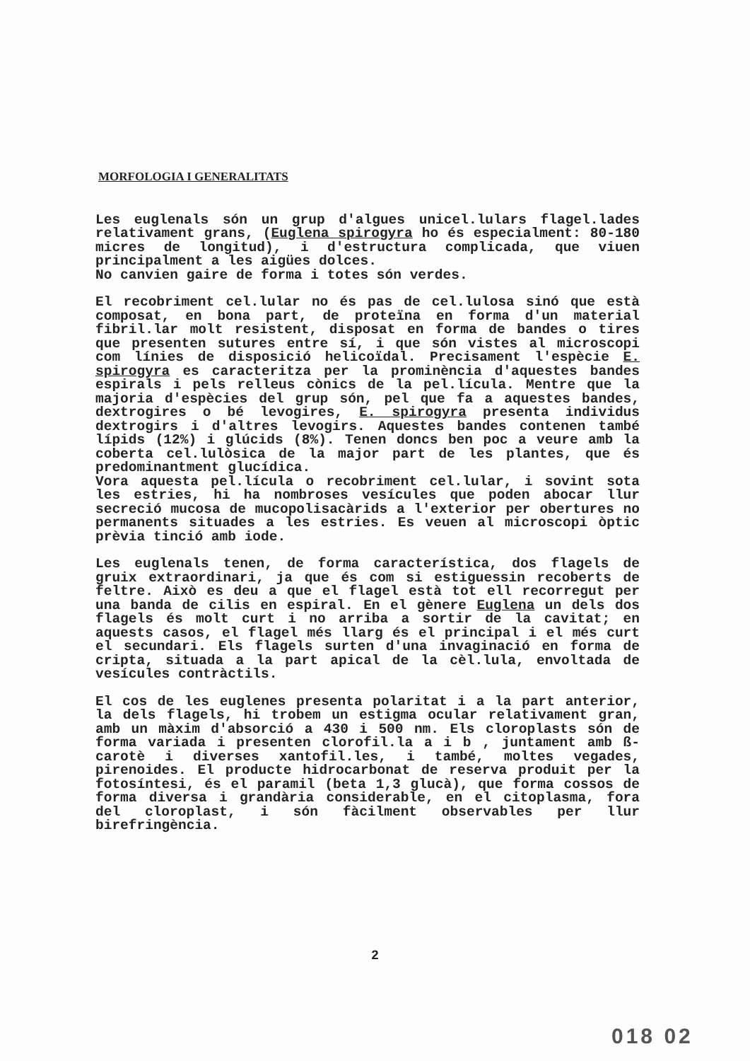MORFOLOGIA I GENERALITATS
Les euglenals són un grup d'algues unicel.lulars flagel.lades relativament grans, (Euglena spirogyra ho és especialment: 80-180 micres de longitud), i d'estructura complicada, que viuen principalment a les aigües dolces.
No canvien gaire de forma i totes són verdes.
El recobriment cel.lular no és pas de cel.lulosa sinó que està composat, en bona part, de proteïna en forma d'un material fibril.lar molt resistent, disposat en forma de bandes o tires que presenten sutures entre sí, i que són vistes al microscopi com línies de disposició helicoïdal. Precisament l'espècie E. spirogyra es caracteritza per la prominència d'aquestes bandes espirals i pels relleus cònics de la pel.lícula. Mentre que la majoria d'espècies del grup són, pel que fa a aquestes bandes, dextrogires o bé levogires, E. spirogyra presenta individus dextrogirs i d'altres levogirs. Aquestes bandes contenen també lípids (12%) i glúcids (8%). Tenen doncs ben poc a veure amb la coberta cel.lulòsica de la major part de les plantes, que és predominantment glucídica.
Vora aquesta pel.lícula o recobriment cel.lular, i sovint sota les estries, hi ha nombroses vesícules que poden abocar llur secreció mucosa de mucopolisacàrids a l'exterior per obertures no permanents situades a les estries. Es veuen al microscopi òptic prèvia tinció amb iode.
Les euglenals tenen, de forma característica, dos flagels de gruix extraordinari, ja que és com si estiguessin recoberts de feltre. Això es deu a que el flagel està tot ell recorregut per una banda de cilis en espiral. En el gènere Euglena un dels dos flagels és molt curt i no arriba a sortir de la cavitat; en aquests casos, el flagel més llarg és el principal i el més curt el secundari. Els flagels surten d'una invaginació en forma de cripta, situada a la part apical de la cèl.lula, envoltada de vesícules contràctils.
El cos de les euglenes presenta polaritat i a la part anterior, la dels flagels, hi trobem un estigma ocular relativament gran, amb un màxim d'absorció a 430 i 500 nm. Els cloroplasts són de forma variada i presenten clorofil.la a i b , juntament amb ß-carotè i diverses xantofil.les, i també, moltes vegades, pirenoides. El producte hidrocarbonat de reserva produit per la fotosíntesi, és el paramil (beta 1,3 glucà), que forma cossos de forma diversa i grandària considerable, en el citoplasma, fora del cloroplast, i són fàcilment observables per llur birefringència.
2
018 02